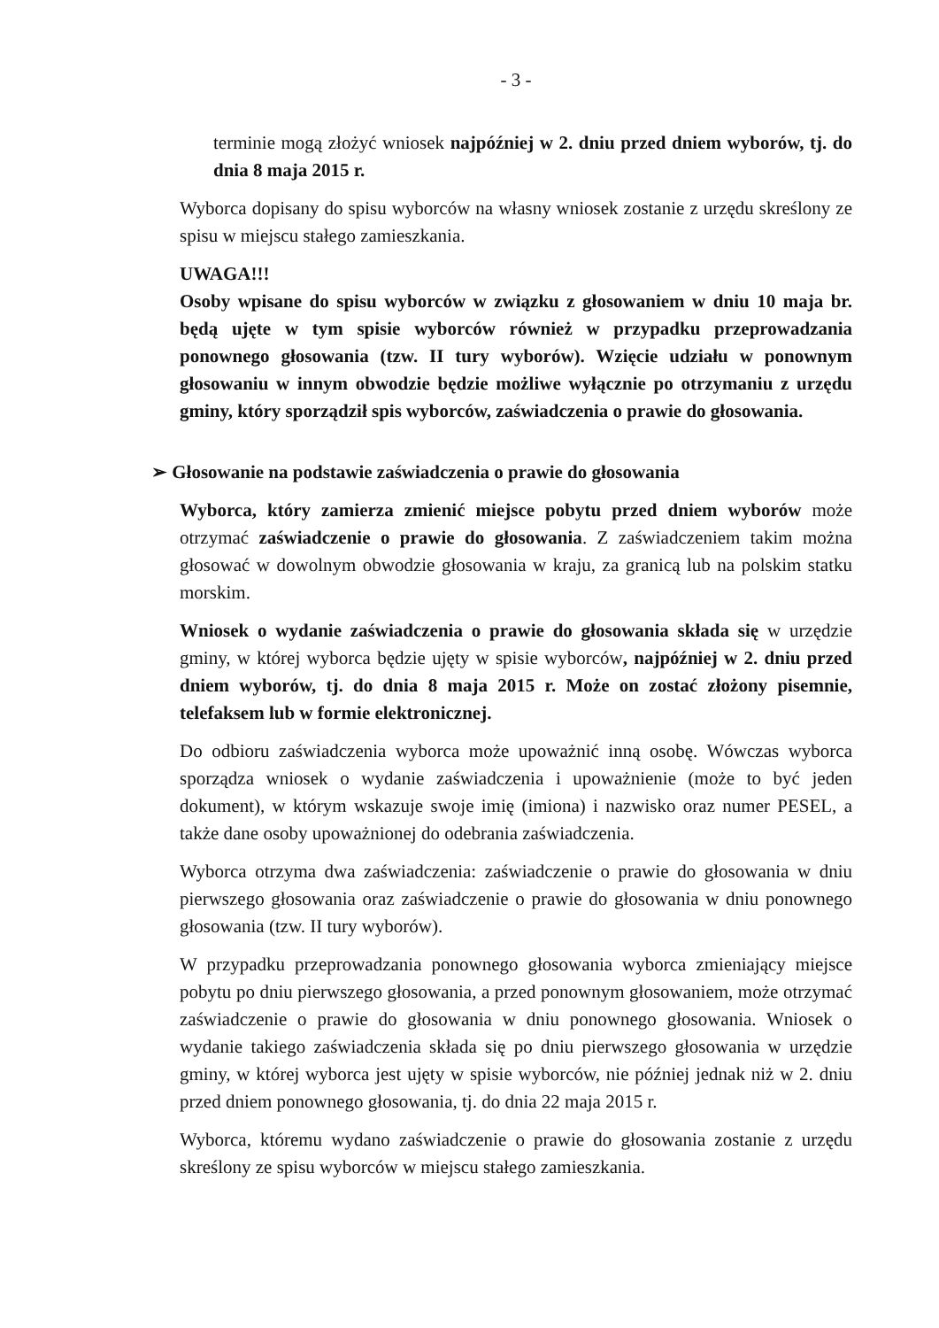- 3 -
terminie mogą złożyć wniosek najpóźniej w 2. dniu przed dniem wyborów, tj. do dnia 8 maja 2015 r.
Wyborca dopisany do spisu wyborców na własny wniosek zostanie z urzędu skreślony ze spisu w miejscu stałego zamieszkania.
UWAGA!!!
Osoby wpisane do spisu wyborców w związku z głosowaniem w dniu 10 maja br. będą ujęte w tym spisie wyborców również w przypadku przeprowadzania ponownego głosowania (tzw. II tury wyborów). Wzięcie udziału w ponownym głosowaniu w innym obwodzie będzie możliwe wyłącznie po otrzymaniu z urzędu gminy, który sporządził spis wyborców, zaświadczenia o prawie do głosowania.
➢ Głosowanie na podstawie zaświadczenia o prawie do głosowania
Wyborca, który zamierza zmienić miejsce pobytu przed dniem wyborów może otrzymać zaświadczenie o prawie do głosowania. Z zaświadczeniem takim można głosować w dowolnym obwodzie głosowania w kraju, za granicą lub na polskim statku morskim.
Wniosek o wydanie zaświadczenia o prawie do głosowania składa się w urzędzie gminy, w której wyborca będzie ujęty w spisie wyborców, najpóźniej w 2. dniu przed dniem wyborów, tj. do dnia 8 maja 2015 r. Może on zostać złożony pisemnie, telefaksem lub w formie elektronicznej.
Do odbioru zaświadczenia wyborca może upoważnić inną osobę. Wówczas wyborca sporządza wniosek o wydanie zaświadczenia i upoważnienie (może to być jeden dokument), w którym wskazuje swoje imię (imiona) i nazwisko oraz numer PESEL, a także dane osoby upoważnionej do odebrania zaświadczenia.
Wyborca otrzyma dwa zaświadczenia: zaświadczenie o prawie do głosowania w dniu pierwszego głosowania oraz zaświadczenie o prawie do głosowania w dniu ponownego głosowania (tzw. II tury wyborów).
W przypadku przeprowadzania ponownego głosowania wyborca zmieniający miejsce pobytu po dniu pierwszego głosowania, a przed ponownym głosowaniem, może otrzymać zaświadczenie o prawie do głosowania w dniu ponownego głosowania. Wniosek o wydanie takiego zaświadczenia składa się po dniu pierwszego głosowania w urzędzie gminy, w której wyborca jest ujęty w spisie wyborców, nie później jednak niż w 2. dniu przed dniem ponownego głosowania, tj. do dnia 22 maja 2015 r.
Wyborca, któremu wydano zaświadczenie o prawie do głosowania zostanie z urzędu skreślony ze spisu wyborców w miejscu stałego zamieszkania.